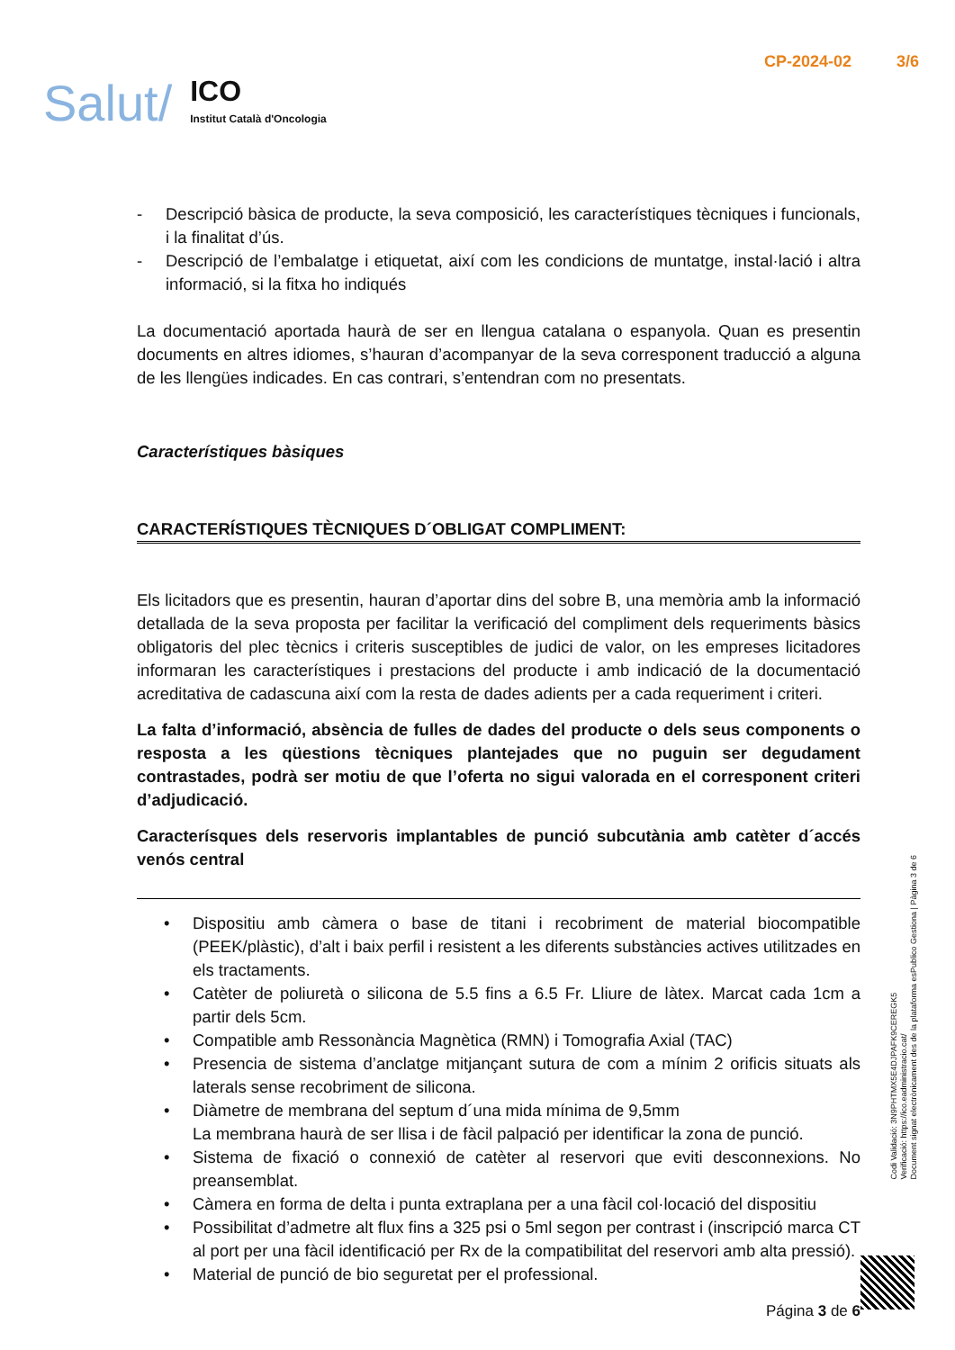Salut/
ICO
Institut Català d'Oncologia
CP-2024-02 3/6
- Descripció bàsica de producte, la seva composició, les característiques tècniques i funcionals, i la finalitat d’ús.
- Descripció de l’embalatge i etiquetat, així com les condicions de muntatge, instal·lació i altra informació, si la fitxa ho indiqués
La documentació aportada haurà de ser en llengua catalana o espanyola. Quan es presentin documents en altres idiomes, s’hauran d’acompanyar de la seva corresponent traducció a alguna de les llengües indicades. En cas contrari, s’entendran com no presentats.
Característiques bàsiques
CARACTERÍSTIQUES TÈCNIQUES D´OBLIGAT COMPLIMENT:
Els licitadors que es presentin, hauran d’aportar dins del sobre B, una memòria amb la informació detallada de la seva proposta per facilitar la verificació del compliment dels requeriments bàsics obligatoris del plec tècnics i criteris susceptibles de judici de valor, on les empreses licitadores informaran les característiques i prestacions del producte i amb indicació de la documentació acreditativa de cadascuna així com la resta de dades adients per a cada requeriment i criteri.
La falta d’informació, absència de fulles de dades del producte o dels seus components o resposta a les qüestions tècniques plantejades que no puguin ser degudament contrastades, podrà ser motiu de que l’oferta no sigui valorada en el corresponent criteri d’adjudicació.
Caracterísques dels reservoris implantables de punció subcutània amb catèter d´accés venós central
• Dispositiu amb càmera o base de titani i recobriment de material biocompatible (PEEK/plàstic), d’alt i baix perfil i resistent a les diferents substàncies actives utilitzades en els tractaments.
• Catèter de poliuretà o silicona de 5.5 fins a 6.5 Fr. Lliure de làtex. Marcat cada 1cm a partir dels 5cm.
• Compatible amb Ressonància Magnètica (RMN) i Tomografia Axial (TAC)
• Presencia de sistema d’anclatge mitjançant sutura de com a mínim 2 orificis situats als laterals sense recobriment de silicona.
• Diàmetre de membrana del septum d´una mida mínima de 9,5mm
La membrana haurà de ser llisa i de fàcil palpació per identificar la zona de punció.
• Sistema de fixació o connexió de catèter al reservori que eviti desconnexions. No preansemblat.
• Càmera en forma de delta i punta extraplana per a una fàcil col·locació del dispositiu
• Possibilitat d’admetre alt flux fins a 325 psi o 5ml segon per contrast i (inscripció marca CT al port per una fàcil identificació per Rx de la compatibilitat del reservori amb alta pressió).
• Material de punció de bio seguretat per el professional.
Codi Validació: 3N9PHTMX5E4DJPAFK9CEREGK5
Verificació: https://ico.eadministracio.cat/
Document signat electrònicament des de la plataforma esPublico Gestiona | Pàgina 3 de 6
Página 3 de 6